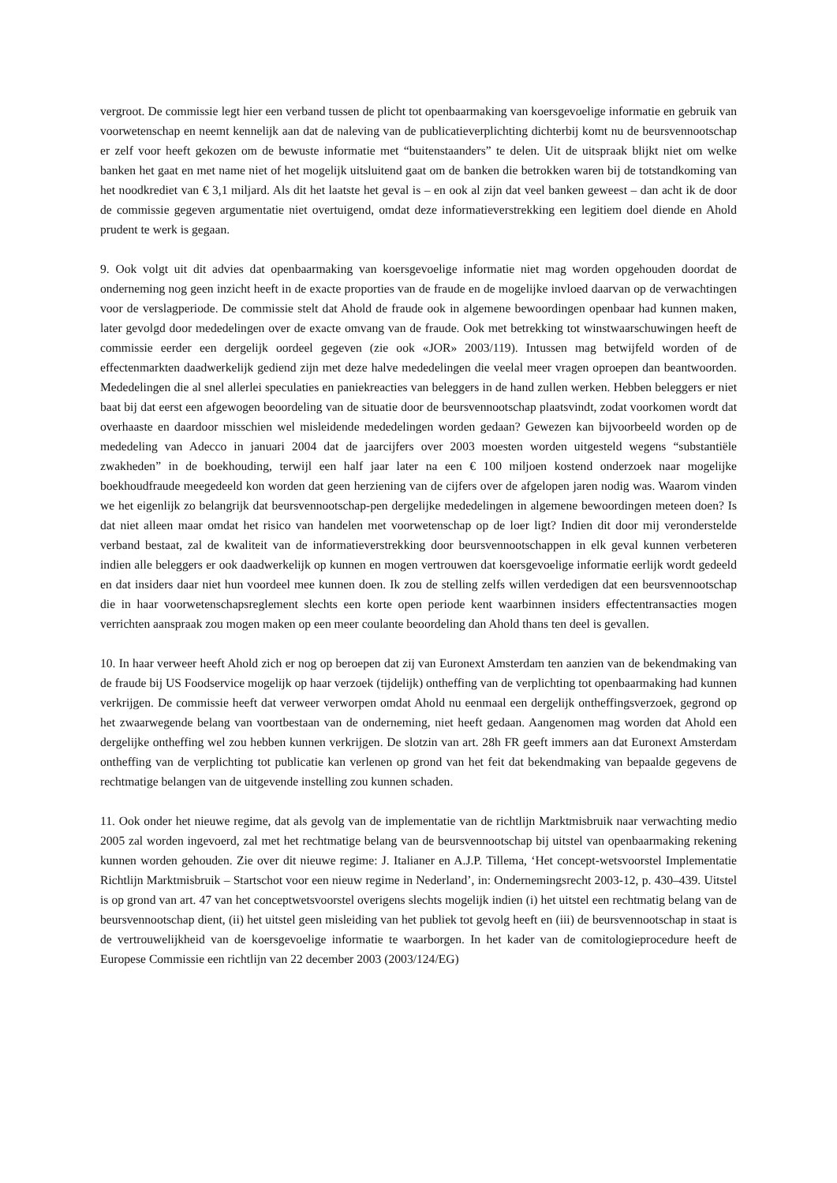vergroot. De commissie legt hier een verband tussen de plicht tot openbaarmaking van koersgevoelige informatie en gebruik van voorwetenschap en neemt kennelijk aan dat de naleving van de publicatieverplichting dichterbij komt nu de beursvennootschap er zelf voor heeft gekozen om de bewuste informatie met “buitenstaanders” te delen. Uit de uitspraak blijkt niet om welke banken het gaat en met name niet of het mogelijk uitsluitend gaat om de banken die betrokken waren bij de totstandkoming van het noodkrediet van € 3,1 miljard. Als dit het laatste het geval is – en ook al zijn dat veel banken geweest – dan acht ik de door de commissie gegeven argumentatie niet overtuigend, omdat deze informatieverstrekking een legitiem doel diende en Ahold prudent te werk is gegaan.
9. Ook volgt uit dit advies dat openbaarmaking van koersgevoelige informatie niet mag worden opgehouden doordat de onderneming nog geen inzicht heeft in de exacte proporties van de fraude en de mogelijke invloed daarvan op de verwachtingen voor de verslagperiode. De commissie stelt dat Ahold de fraude ook in algemene bewoordingen openbaar had kunnen maken, later gevolgd door mededelingen over de exacte omvang van de fraude. Ook met betrekking tot winstwaarschuwingen heeft de commissie eerder een dergelijk oordeel gegeven (zie ook «JOR» 2003/119). Intussen mag betwijfeld worden of de effectenmarkten daadwerkelijk gediend zijn met deze halve mededelingen die veelal meer vragen oproepen dan beantwoorden. Mededelingen die al snel allerlei speculaties en paniekreacties van beleggers in de hand zullen werken. Hebben beleggers er niet baat bij dat eerst een afgewogen beoordeling van de situatie door de beursvennootschap plaatsvindt, zodat voorkomen wordt dat overhaaste en daardoor misschien wel misleidende mededelingen worden gedaan? Gewezen kan bijvoorbeeld worden op de mededeling van Adecco in januari 2004 dat de jaarcijfers over 2003 moesten worden uitgesteld wegens “substantiële zwakheden” in de boekhouding, terwijl een half jaar later na een € 100 miljoen kostend onderzoek naar mogelijke boekhoudfraude meegedeeld kon worden dat geen herziening van de cijfers over de afgelopen jaren nodig was. Waarom vinden we het eigenlijk zo belangrijk dat beursvennootschap-pen dergelijke mededelingen in algemene bewoordingen meteen doen? Is dat niet alleen maar omdat het risico van handelen met voorwetenschap op de loer ligt? Indien dit door mij veronderstelde verband bestaat, zal de kwaliteit van de informatieverstrekking door beursvennootschappen in elk geval kunnen verbeteren indien alle beleggers er ook daadwerkelijk op kunnen en mogen vertrouwen dat koersgevoelige informatie eerlijk wordt gedeeld en dat insiders daar niet hun voordeel mee kunnen doen. Ik zou de stelling zelfs willen verdedigen dat een beursvennootschap die in haar voorwetenschapsreglement slechts een korte open periode kent waarbinnen insiders effectentransacties mogen verrichten aanspraak zou mogen maken op een meer coulante beoordeling dan Ahold thans ten deel is gevallen.
10. In haar verweer heeft Ahold zich er nog op beroepen dat zij van Euronext Amsterdam ten aanzien van de bekendmaking van de fraude bij US Foodservice mogelijk op haar verzoek (tijdelijk) ontheffing van de verplichting tot openbaarmaking had kunnen verkrijgen. De commissie heeft dat verweer verworpen omdat Ahold nu eenmaal een dergelijk ontheffingsverzoek, gegrond op het zwaarwegende belang van voortbestaan van de onderneming, niet heeft gedaan. Aangenomen mag worden dat Ahold een dergelijke ontheffing wel zou hebben kunnen verkrijgen. De slotzin van art. 28h FR geeft immers aan dat Euronext Amsterdam ontheffing van de verplichting tot publicatie kan verlenen op grond van het feit dat bekendmaking van bepaalde gegevens de rechtmatige belangen van de uitgevende instelling zou kunnen schaden.
11. Ook onder het nieuwe regime, dat als gevolg van de implementatie van de richtlijn Marktmisbruik naar verwachting medio 2005 zal worden ingevoerd, zal met het rechtmatige belang van de beursvennootschap bij uitstel van openbaarmaking rekening kunnen worden gehouden. Zie over dit nieuwe regime: J. Italianer en A.J.P. Tillema, ‘Het concept-wetsvoorstel Implementatie Richtlijn Marktmisbruik – Startschot voor een nieuw regime in Nederland’, in: Ondernemingsrecht 2003-12, p. 430–439. Uitstel is op grond van art. 47 van het conceptwetsvoorstel overigens slechts mogelijk indien (i) het uitstel een rechtmatig belang van de beursvennootschap dient, (ii) het uitstel geen misleiding van het publiek tot gevolg heeft en (iii) de beursvennootschap in staat is de vertrouwelijkheid van de koersgevoelige informatie te waarborgen. In het kader van de comitologieprocedure heeft de Europese Commissie een richtlijn van 22 december 2003 (2003/124/EG)